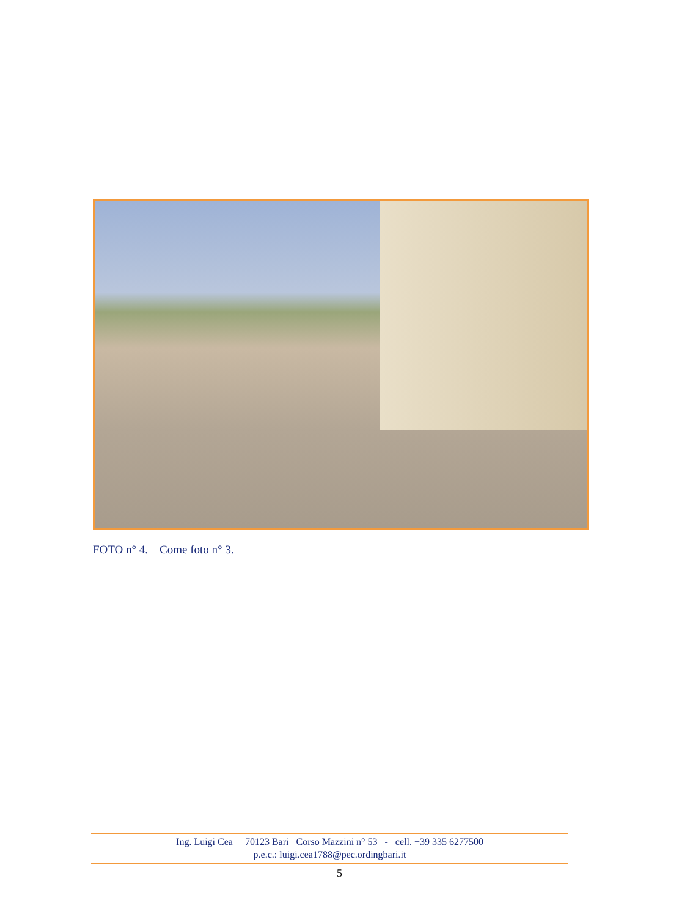FOTO n° 4. Come foto n° 3.
Ing. Luigi Cea 70123 Bari Corso Mazzini n° 53 - cell. +39 335 6277500
p.e.c.: luigi.cea1788@pec.ordingbari.it
5